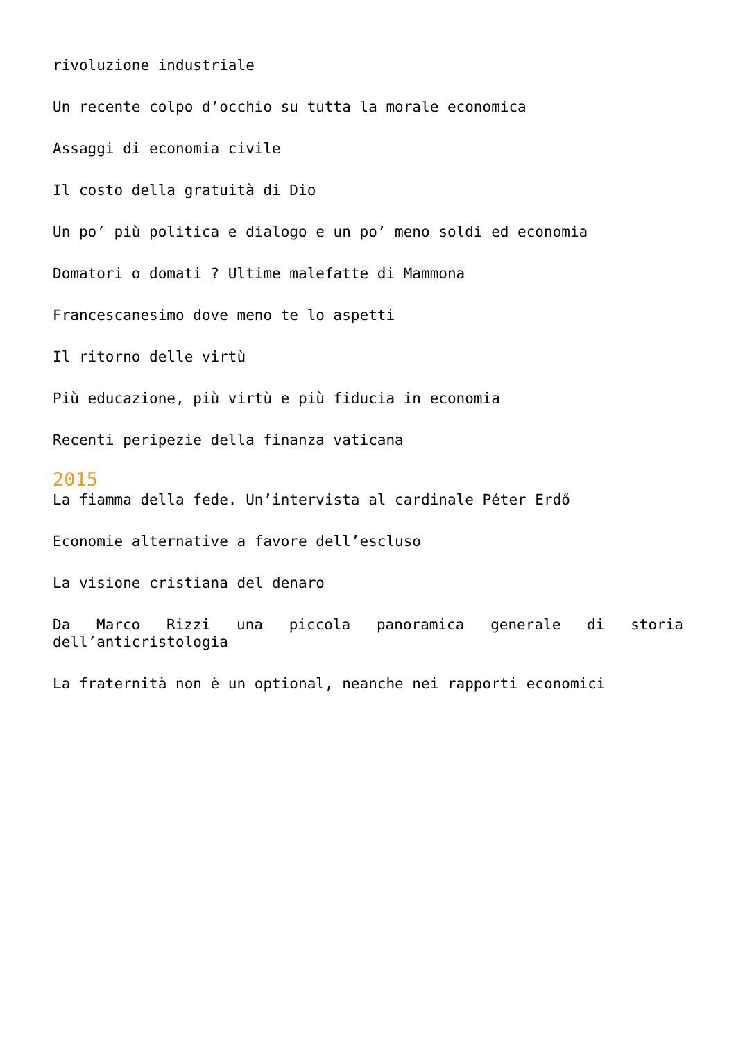rivoluzione industriale
Un recente colpo d’occhio su tutta la morale economica
Assaggi di economia civile
Il costo della gratuità di Dio
Un po’ più politica e dialogo e un po’ meno soldi ed economia
Domatori o domati ? Ultime malefatte di Mammona
Francescanesimo dove meno te lo aspetti
Il ritorno delle virtù
Più educazione, più virtù e più fiducia in economia
Recenti peripezie della finanza vaticana
2015
La fiamma della fede. Un’intervista al cardinale Péter Erdő
Economie alternative a favore dell’escluso
La visione cristiana del denaro
Da Marco Rizzi una piccola panoramica generale di storia dell’anticristologia
La fraternità non è un optional, neanche nei rapporti economici